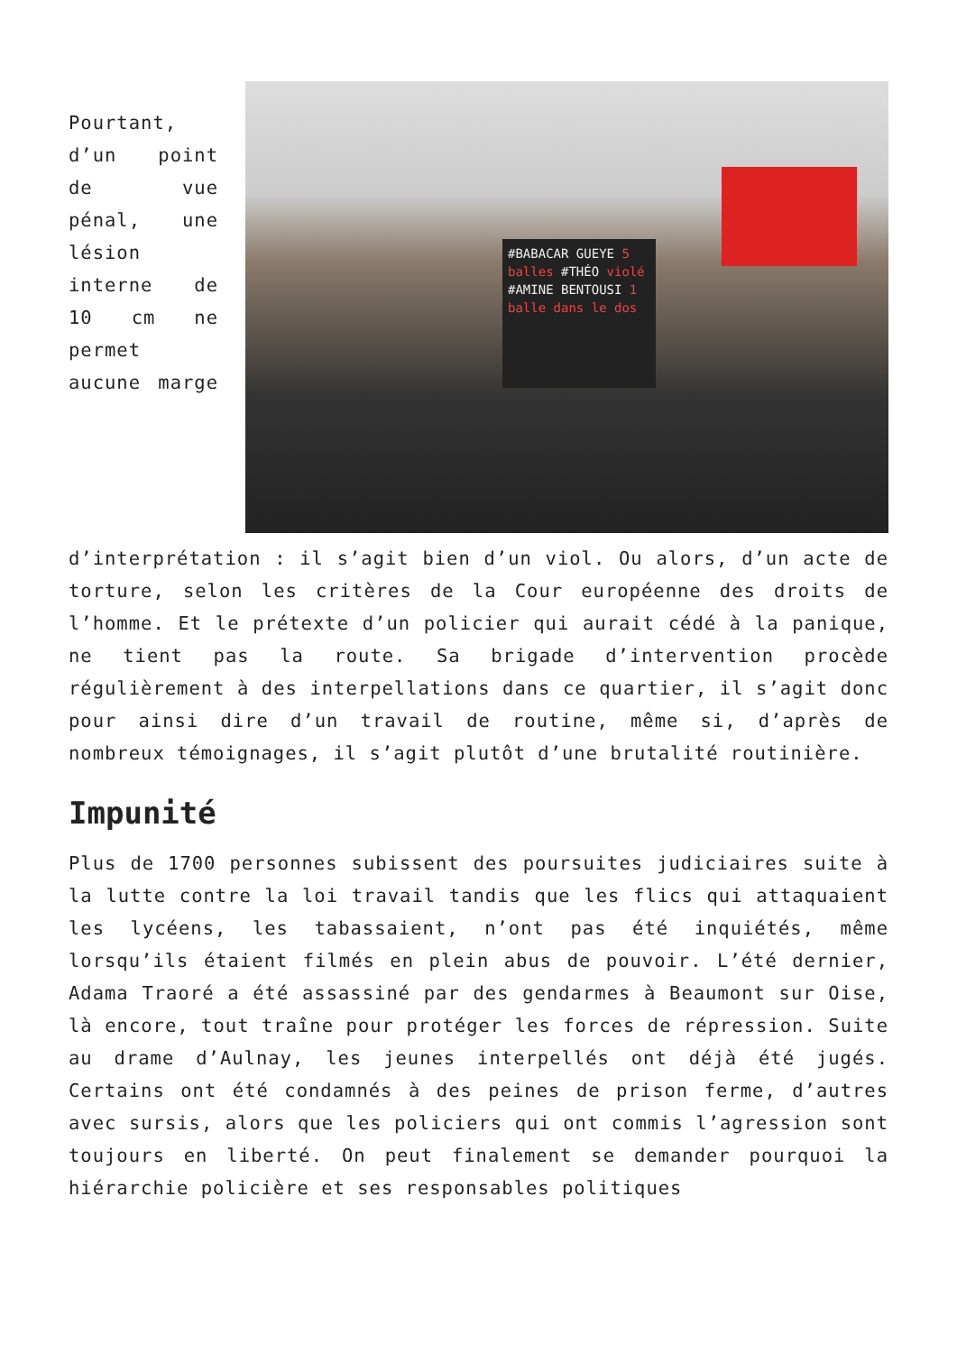#BABACAR GUEYE 5 balles #THÉO violé #AMINE BENTOUSI 1 balle dans le dos
Pourtant, d’un point de vue pénal, une lésion interne de 10 cm ne permet aucune marge d’interprétation : il s’agit bien d’un viol. Ou alors, d’un acte de torture, selon les critères de la Cour européenne des droits de l’homme. Et le prétexte d’un policier qui aurait cédé à la panique, ne tient pas la route. Sa brigade d’intervention procède régulièrement à des interpellations dans ce quartier, il s’agit donc pour ainsi dire d’un travail de routine, même si, d’après de nombreux témoignages, il s’agit plutôt d’une brutalité routinière.
Impunité
Plus de 1700 personnes subissent des poursuites judiciaires suite à la lutte contre la loi travail tandis que les flics qui attaquaient les lycéens, les tabassaient, n’ont pas été inquiétés, même lorsqu’ils étaient filmés en plein abus de pouvoir. L’été dernier, Adama Traoré a été assassiné par des gendarmes à Beaumont sur Oise, là encore, tout traîne pour protéger les forces de répression. Suite au drame d’Aulnay, les jeunes interpellés ont déjà été jugés. Certains ont été condamnés à des peines de prison ferme, d’autres avec sursis, alors que les policiers qui ont commis l’agression sont toujours en liberté. On peut finalement se demander pourquoi la hiérarchie policière et ses responsables politiques